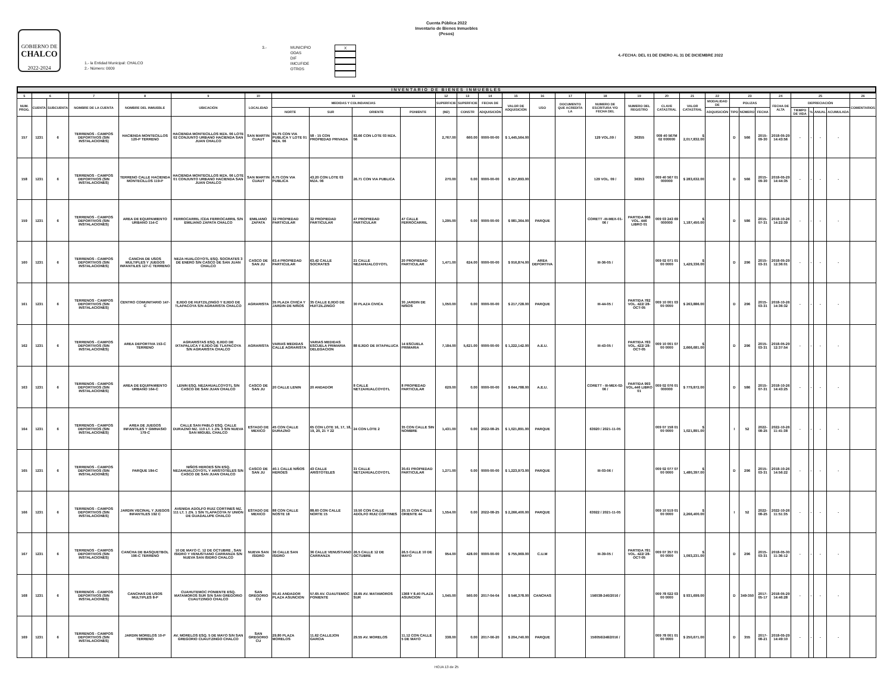Cuenta Pública 2022
Inventario de Bienes Inmuebles
(Pesos)
GOBIERNO DE
CHALCO
2022-2024
1.- la Entidad Municipal: CHALCO
2.- Número: 0009
3.- MUNICIPIO
ODAS
DIF
IMCUFIDE
OTROS
X
4.-FECHA: DEL 01 DE ENERO AL 31 DE DICIEMBRE 2022
INVENTARIO DE BIENES INMUEBLES
| 5 | 6 | | 7 | 8 | 9 | 10 | 11 | | | | 12 | 13 | 14 | 15 | 16 | 17 | 18 | 19 | 20 | 21 | 22 | 23 | | | 24 | 25 | | | | 26 |
| --- | --- | --- | --- | --- | --- | --- | --- | --- | --- | --- | --- | --- | --- | --- | --- | --- | --- | --- | --- | --- | --- | --- | --- | --- | --- | --- | --- | --- | --- | --- |
| NUM. PROG. | CUENTA | SUBCUENTA | NOMBRE DE LA CUENTA | NOMBRE DEL INMUEBLE | UBICACIÓN | LOCALIDAD | MEDIDAS Y COLINDANCIAS | | | | SUPERFICIE | SUPERFICIE | FECHA DE | VALOR DE ADQUISICIÓN | USO | DOCUMENTO QUE ACREDITA LA | NUMERO DE ESCRITURA Y/O FECHA DEL | NUMERO DEL REGISTRO | CLAVE CATASTRAL | VALOR CATASTRAL | MODALIDAD DE | POLIZAS | | | FECHA DE ALTA | DEPRECIACIÓN | | | | COMENTARIOS |
| | | | | | | | NORTE | SUR | ORIENTE | PONIENTE | (M2) | CONSTR | ADQUISICIÓN | | | | | | | | ADQUISICIÓN | TIPO | NÚMERO | FECHA | | TIEMPO DE VIDA | % | ANUAL | ACUMULADA | |
| 157 | 1231 | 6 | TERRENOS - CAMPOS DEPORTIVOS (SIN INSTALACIONES) | HACIENDA MONTECILLOS 120-P TERRENO | HACIENDA MONTECILLOS MZA. 06 LOTE 02 CONJUNTO URBANO HACIENDA SAN JUAN CHALCO | SAN MARTIN CUAUT | 94.75 CON VIA PUBLICA Y LOTE 01 MZA. 06 | 58 - 15 CON PROPIEDAD PRIVADA | 83.66 CON LOTE 03 MZA. 06 | | 2,767.00 | 660.00 | 0000-00-00 | $ 1,445,564.00 | | | 129 VOL.09 / | 36355 | 009 40 567M 02 000000 | $ 2,017,832.00 | | D | 566 | 2015-09-30 | 2018-05-29 14:43:56 | - | - | - | - | |
| 158 | 1231 | 6 | TERRENOS - CAMPOS DEPORTIVOS (SIN INSTALACIONES) | TERRENO CALLE HACIENDA MONTECILLOS 119-P | HACIENDA MONTECILLOS MZA. 06 LOTE 01 CONJUNTO URBANO HACIENDA SAN JUAN CHALCO | SAN MARTIN CUAUT | 6.75 CON VIA PUBLICA | 43.20 CON LOTE 03 MZA. 06 | 26.71 CON VIA PUBLICA | | 270.00 | 0.00 | 0000-00-00 | $ 257,893.00 | | | 129 VOL. 09 / | 36353 | 009 40 567 01 000000 | $ 283,632.00 | | D | 566 | 2015-09-30 | 2018-05-29 14:44:35 | - | - | - | - | |
| 159 | 1231 | 6 | TERRENOS - CAMPOS DEPORTIVOS (SIN INSTALACIONES) | AREA DE EQUIPAMIENTO URBANO 114-C | FERROCARRIL /CDA FERROCARRIL S/N EMILIANO ZAPATA CHALCO | EMILIANO ZAPATA | 32 PROPIEDAD PARTICULAR | 32 PROPIEDAD PARTICULAR | 47 PROPIEDAD PARTICULAR | 47 CALLE FERROCARRIL | 1,295.00 | 0.00 | 0000-00-00 | $ 981,364.00 | PARQUE | | CORETT -III-MEX-01-06 / | PARTIDA 986 VOL. 446 LIBRO 01 | 009 03 243 69 000000 | $ 1,187,450.00 | | D | 586 | 2015-07-31 | 2018-10-26 14:22:39 | - | - | - | - | |
| 160 | 1231 | 6 | TERRENOS - CAMPOS DEPORTIVOS (SIN INSTALACIONES) | CANCHA DE USOS MULTIPLES Y JUEGOS INFANTILES 127-C TERRENO | NEZA HUALCOYOTL ESQ. SOCRATES 3 DE ENERO S/N CASCO DE SAN JUAN CHALCO | CASCO DE SAN JU | 63.4 PROPIEDAD PARTICULAR | 63.42 CALLE SOCRATES | 21 CALLE NEZAHUALCOYOTL | 20 PROPIEDAD PARTICULAR | 1,471.00 | 624.00 | 0000-00-00 | $ 916,874.00 | AREA DEPORTIVA | | III-36-05 / | | 009 02 071 01 00 0000 | $ 1,429,336.00 | | D | 296 | 2015-03-31 | 2018-05-29 12:36:01 | - | - | - | - | |
| 161 | 1231 | 6 | TERRENOS - CAMPOS DEPORTIVOS (SIN INSTALACIONES) | CENTRO COMUNITARIO 147-C | EJIDO DE HUITZILZINGO Y EJIDO DE TLAPACOYA S/N AGRARISTA CHALCO | AGRARISTA | 35 PLAZA CIVICA Y JARDIN DE NIÑOS | 35 CALLE EJIDO DE HUITZILZINGO | 30 PLAZA CIVICA | 30 JARDIN DE NIÑOS | 1,050.00 | 0.00 | 0000-00-00 | $ 217,728.00 | PARQUE | | III-44-05 / | PARTIDA 782 VOL. 422/ 28-OCT-05 | 009 10 001 03 00 0000 | $ 263,886.00 | | D | 296 | 2015-03-31 | 2018-10-26 14:36:32 | - | - | - | - | |
| 162 | 1231 | 6 | TERRENOS - CAMPOS DEPORTIVOS (SIN INSTALACIONES) | AREA DEPORTIVA 153-C TERRENO | AGRARISTAS ESQ. EJIDO DE IXTAPALUCA Y EJIDO DE TLAPACOYA S/N AGRARISTA CHALCO | AGRARISTA | VARIAS MEDIDAS CALLE AGRARISTA | VARIAS MEDIDAS ESCUELA PRIMARIA DELEGACION | 88 EJIDO DE IXTAPALUCA | 14 ESCUELA PRIMARIA | 7,184.00 | 5,621.00 | 0000-00-00 | $ 1,222,142.00 | A.E.U. | | III-43-05 / | PARTIDA 783 VOL. 422/ 28-OCT-05 | 009 10 001 07 00 0000 | $ 2,666,681.00 | | D | 296 | 2015-03-31 | 2018-05-29 12:37:54 | - | - | - | - | |
| 163 | 1231 | 6 | TERRENOS - CAMPOS DEPORTIVOS (SIN INSTALACIONES) | AREA DE EQUIPAMIENTO URBANO 164-C | LENIN ESQ. NEZAHUALCOYOTL S/N CASCO DE SAN JUAN CHALCO | CASCO DE SAN JU | 20 CALLE LENIN | 20 ANDADOR | 8 CALLE NETZAHUALCOYOTL | 8 PROPIEDAD PARTICULAR | 629.00 | 0.00 | 0000-00-00 | $ 644,788.00 | A.E.U. | | CORETT - III-MEX-02-06 / | PARTIDA 993 VOL.446 LIBRO 01 | 009 02 076 01 000000 | $ 779,872.00 | | D | 586 | 2015-07-31 | 2018-10-26 14:43:25 | - | - | - | - | |
| 164 | 1231 | 6 | TERRENOS - CAMPOS DEPORTIVOS (SIN INSTALACIONES) | AREA DE JUEGOS INFANTILES Y GIMNASIO 179-C | CALLE SAN PABLO ESQ. CALLE DURAZNO MZ. 110 LT. 1 ZN. 3 S/N NUEVA SAN MIGUEL CHALCO | ESTADO DE MEXICO | 45 CON CALLE DURAZNO | 65 CON LOTE 16, 17, 18, 19, 20, 21 Y 22 | 24 CON LOTE 2 | 35 CON CALLE SIN NOMBRE | 1,431.00 | 0.00 | 2022-08-25 | $ 1,021,891.00 | PARQUE | | 63920 / 2021-11-05 | | 009 07 158 01 00 0000 | $ 1,021,891.00 | | I | 52 | 2022-08-25 | 2022-10-26 11:41:38 | - | - | - | - | |
| 165 | 1231 | 6 | TERRENOS - CAMPOS DEPORTIVOS (SIN INSTALACIONES) | PARQUE 184-C | NIÑOS HEROES S/N ESQ. NEZAHUALCOYOTL Y ARISTOTELES S/N CASCO DE SAN JUAN CHALCO | CASCO DE SAN JU | 40.1 CALLE NIÑOS HEROES | 43 CALLE ARISTOTELES | 31 CALLE NETZAHUALCOYOTL | 30.61 PROPIEDAD PARTICULAR | 1,271.00 | 0.00 | 0000-00-00 | $ 1,223,973.00 | PARQUE | | III-03-06 / | | 009 02 077 07 00 0000 | $ 1,480,397.00 | | D | 296 | 2015-03-31 | 2018-10-26 14:56:22 | - | - | - | - | |
| 166 | 1231 | 6 | TERRENOS - CAMPOS DEPORTIVOS (SIN INSTALACIONES) | JARDIN VECINAL Y JUEGOS INFANTILES 192 C | AVENIDA ADOLFO RUIZ CORTINES MZ. 111 LT. 1 ZN. 1 S/N TLAPACOYA IV UNION DE GUADALUPE CHALCO | ESTADO DE MEXICO | 88 CON CALLE NOSTE 18 | 88.60 CON CALLE NORTE 15 | 19.50 CON CALLE ADOLFO RUIZ CORTINES | 20.15 CON CALLE ORIENTE 44 | 1,554.00 | 0.00 | 2022-08-25 | $ 2,266,400.00 | PARQUE | | 63922 / 2021-11-05 | | 009 10 519 01 00 0000 | $ 2,266,400.00 | | I | 52 | 2022-08-25 | 2022-10-26 11:51:35 | - | - | - | - | |
| 167 | 1231 | 6 | TERRENOS - CAMPOS DEPORTIVOS (SIN INSTALACIONES) | CANCHA DE BASQUETBOL 196-C TERRENO | 10 DE MAYO C. 12 DE OCTUBRE , SAN ISIDRO Y VENUSTIANO CARRANZA S/N NUEVA SAN ISIDRO CHALCO | NUEVA SAN ISIDRO | 36 CALLE SAN ISIDRO | 36 CALLE VENUSTIANO CARRANZA | 26.5 CALLE 12 DE OCTUBRE | 26.5 CALLE 10 DE MAYO | 954.00 | 428.00 | 0000-00-00 | $ 755,969.00 | C.U.M | | III-39-05 / | PARTIDA 781 VOL. 422/ 28-OCT-05 | 009 07 357 01 00 0000 | $ 1,093,231.00 | | D | 296 | 2015-03-31 | 2018-05-30 11:36:12 | - | - | - | - | |
| 168 | 1231 | 6 | TERRENOS - CAMPOS DEPORTIVOS (SIN INSTALACIONES) | CANCHAS DE USOS MULTIPLES 8-P | CUAHUTEMOC PONIENTE ESQ. MATAMOROS SUR S/N SAN GREGORIO CUAUTZINGO CHALCO | SAN GREGORIO CU | 50.41 ANDADOR PLAZA ASUNCION | 57.65 AV. CUAUTEMOC PONIENTE | 18.65 AV. MATAMOROS SUR | 1368 Y 8.40 PLAZA ASUNCION | 1,045.00 | 560.00 | 2017-04-04 | $ 546,378.00 | CANCHAS | | 156038-240/2016 / | | 009 78 022 03 00 0000 | $ 931,699.00 | | D | 349-350 | 2017-05-17 | 2018-05-29 14:46:28 | - | - | - | - | |
| 169 | 1231 | 6 | TERRENOS - CAMPOS DEPORTIVOS (SIN INSTALACIONES) | JARDIN MORELOS 10-P TERRENO | AV. MORELOS ESQ. 5 DE MAYO S/N SAN GREGORIO CUAUTZINGO CHALCO | SAN GREGORIO CU | 29.80 PLAZA MORELOS | 11.62 CALLEJON GARCIA | 29.55 AV. MORELOS | 11.12 CON CALLE 5 DE MAYO | 338.00 | 0.00 | 2017-06-20 | $ 204,740.00 | PARQUE | | 156056/248/2016 / | | 009 78 001 01 00 0000 | $ 250,671.00 | | D | 355 | 2017-08-21 | 2018-05-29 14:49:10 | - | - | - | - | |
HOJA 13 de 25